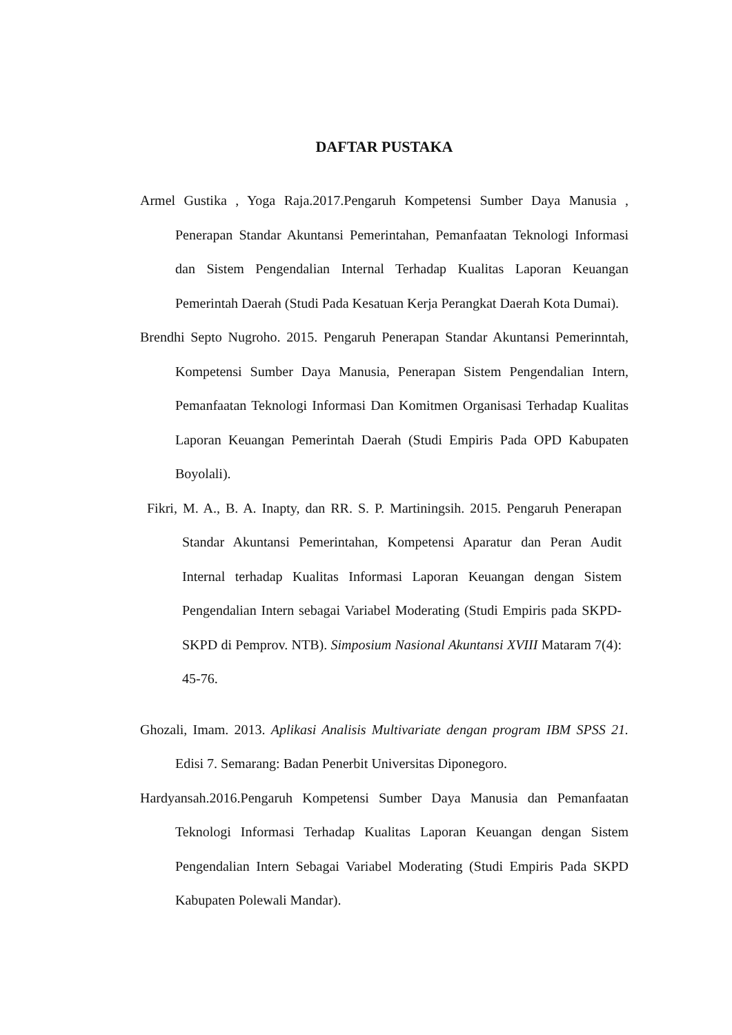DAFTAR PUSTAKA
Armel Gustika , Yoga Raja.2017.Pengaruh Kompetensi Sumber Daya Manusia , Penerapan Standar Akuntansi Pemerintahan, Pemanfaatan Teknologi Informasi dan Sistem Pengendalian Internal Terhadap Kualitas Laporan Keuangan Pemerintah Daerah (Studi Pada Kesatuan Kerja Perangkat Daerah Kota Dumai).
Brendhi Septo Nugroho. 2015. Pengaruh Penerapan Standar Akuntansi Pemerinntah, Kompetensi Sumber Daya Manusia, Penerapan Sistem Pengendalian Intern, Pemanfaatan Teknologi Informasi Dan Komitmen Organisasi Terhadap Kualitas Laporan Keuangan Pemerintah Daerah (Studi Empiris Pada OPD Kabupaten Boyolali).
Fikri, M. A., B. A. Inapty, dan RR. S. P. Martiningsih. 2015. Pengaruh Penerapan Standar Akuntansi Pemerintahan, Kompetensi Aparatur dan Peran Audit Internal terhadap Kualitas Informasi Laporan Keuangan dengan Sistem Pengendalian Intern sebagai Variabel Moderating (Studi Empiris pada SKPD-SKPD di Pemprov. NTB). Simposium Nasional Akuntansi XVIII Mataram 7(4): 45-76.
Ghozali, Imam. 2013. Aplikasi Analisis Multivariate dengan program IBM SPSS 21. Edisi 7. Semarang: Badan Penerbit Universitas Diponegoro.
Hardyansah.2016.Pengaruh Kompetensi Sumber Daya Manusia dan Pemanfaatan Teknologi Informasi Terhadap Kualitas Laporan Keuangan dengan Sistem Pengendalian Intern Sebagai Variabel Moderating (Studi Empiris Pada SKPD Kabupaten Polewali Mandar).